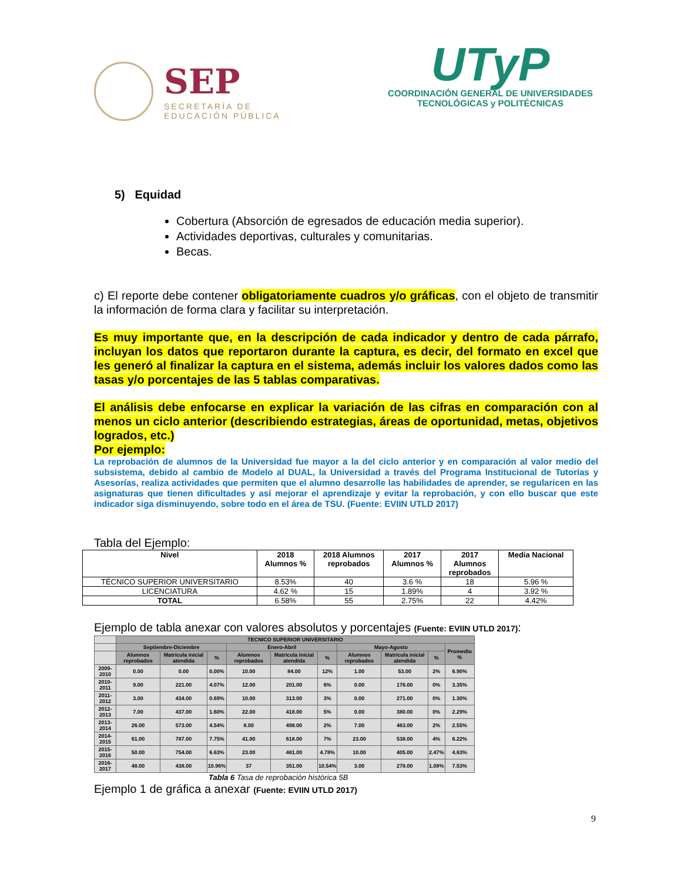SEP
SECRETARÍA DE
EDUCACIÓN PÚBLICA
UTyP
COORDINACIÓN GENERAL DE UNIVERSIDADES
TECNOLÓGICAS y POLITÉCNICAS
5) Equidad
Cobertura (Absorción de egresados de educación media superior).
Actividades deportivas, culturales y comunitarias.
Becas.
c) El reporte debe contener obligatoriamente cuadros y/o gráficas, con el objeto de transmitir la información de forma clara y facilitar su interpretación.
Es muy importante que, en la descripción de cada indicador y dentro de cada párrafo, incluyan los datos que reportaron durante la captura, es decir, del formato en excel que les generó al finalizar la captura en el sistema, además incluir los valores dados como las tasas y/o porcentajes de las 5 tablas comparativas.
El análisis debe enfocarse en explicar la variación de las cifras en comparación con al menos un ciclo anterior (describiendo estrategias, áreas de oportunidad, metas, objetivos logrados, etc.)
Por ejemplo:
La reprobación de alumnos de la Universidad fue mayor a la del ciclo anterior y en comparación al valor medio del subsistema, debido al cambio de Modelo al DUAL, la Universidad a través del Programa Institucional de Tutorías y Asesorías, realiza actividades que permiten que el alumno desarrolle las habilidades de aprender, se regularicen en las asignaturas que tienen dificultades y así mejorar el aprendizaje y evitar la reprobación, y con ello buscar que este indicador siga disminuyendo, sobre todo en el área de TSU. (Fuente: EVIIN UTLD 2017)
Tabla del Ejemplo:
| Nivel | 2018 Alumnos % | 2018 Alumnos reprobados | 2017 Alumnos % | 2017 Alumnos reprobados | Media Nacional |
| --- | --- | --- | --- | --- | --- |
| TÉCNICO SUPERIOR UNIVERSITARIO | 8.53% | 40 | 3.6 % | 18 | 5.96 % |
| LICENCIATURA | 4.62 % | 15 | 1.89% | 4 | 3.92 % |
| TOTAL | 6.58% | 55 | 2.75% | 22 | 4.42% |
Ejemplo de tabla anexar con valores absolutos y porcentajes (Fuente: EVIIN UTLD 2017):
| | TECNICO SUPERIOR UNIVERSITARIO | | | | | | | | | |
| | Septiembre-Diciembre | | | Enero-Abril | | | Mayo-Agosto | | | Promedio % |
| | Alumnos reprobados | Matrícula inicial atendida | % | Alumnos reprobados | Matrícula inicial atendida | % | Alumnos reprobados | Matrícula inicial atendida | % | |
| 2009-2010 | 0.00 | 0.00 | 0.00% | 10.00 | 84.00 | 12% | 1.00 | 53.00 | 2% | 6.90% |
| 2010-2011 | 9.00 | 221.00 | 4.07% | 12.00 | 201.00 | 6% | 0.00 | 176.00 | 0% | 3.35% |
| 2011-2012 | 3.00 | 434.00 | 0.69% | 10.00 | 313.00 | 3% | 0.00 | 271.00 | 0% | 1.30% |
| 2012-2013 | 7.00 | 437.00 | 1.60% | 22.00 | 418.00 | 5% | 0.00 | 380.00 | 0% | 2.29% |
| 2013-2014 | 26.00 | 573.00 | 4.54% | 8.00 | 498.00 | 2% | 7.00 | 463.00 | 2% | 2.55% |
| 2014-2015 | 61.00 | 787.00 | 7.75% | 41.00 | 618.00 | 7% | 23.00 | 538.00 | 4% | 6.22% |
| 2015-2016 | 50.00 | 754.00 | 6.63% | 23.00 | 481.00 | 4.78% | 10.00 | 405.00 | 2.47% | 4.63% |
| 2016-2017 | 48.00 | 438.00 | 10.96% | 37 | 351.00 | 10.54% | 3.00 | 278.00 | 1.08% | 7.53% |
Tabla 6 Tasa de reprobación histórica 5B
Ejemplo 1 de gráfica a anexar (Fuente: EVIIN UTLD 2017)
9